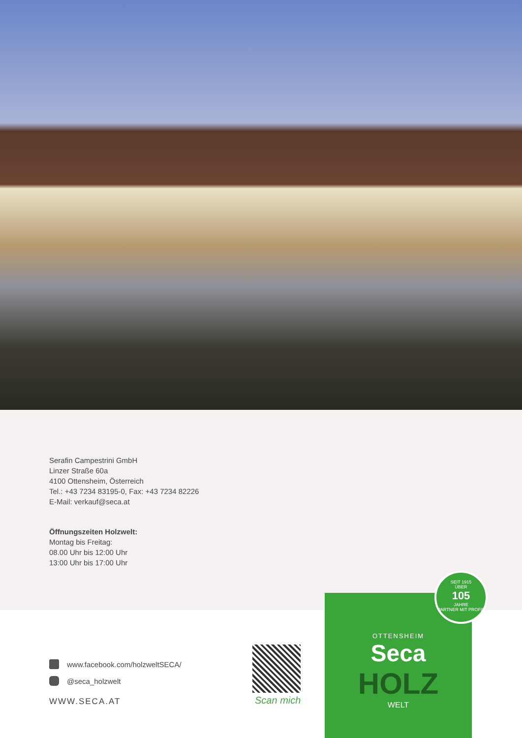Serafin Campestrini GmbH
Linzer Straße 60a
4100 Ottensheim, Österreich
Tel.: +43 7234 83195-0, Fax: +43 7234 82226
E-Mail: verkauf@seca.at
Öffnungszeiten Holzwelt:
Montag bis Freitag:
08.00 Uhr bis 12:00 Uhr
13:00 Uhr bis 17:00 Uhr
www.facebook.com/holzweltSECA/
@seca_holzwelt
WWW.SECA.AT
Scan mich
OTTENSHEIM
Seca
HOLZ
WELT
SEIT 1915
ÜBER
105
JAHRE
PARTNER MIT PROFIL